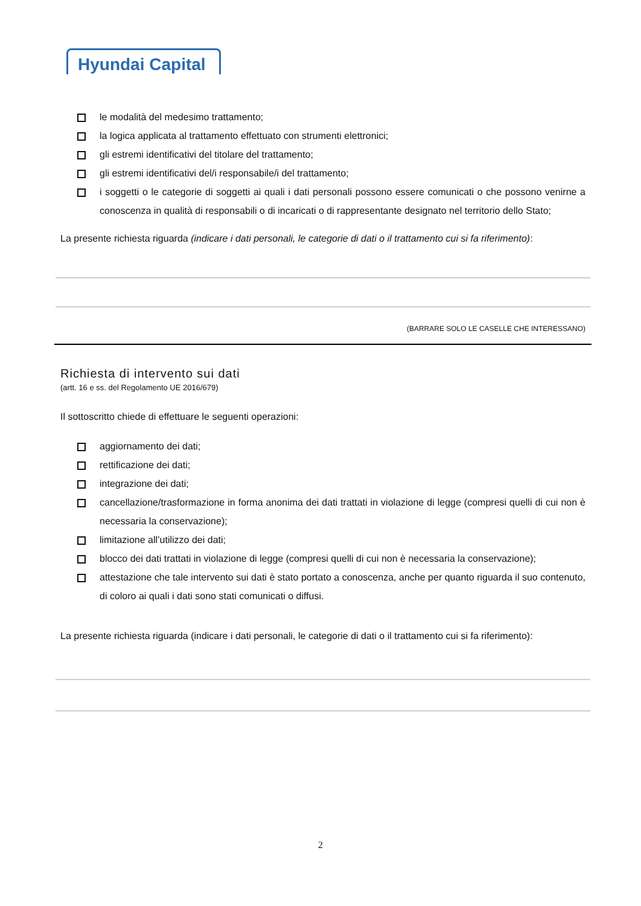Hyundai Capital
le modalità del medesimo trattamento;
la logica applicata al trattamento effettuato con strumenti elettronici;
gli estremi identificativi del titolare del trattamento;
gli estremi identificativi del/i responsabile/i del trattamento;
i soggetti o le categorie di soggetti ai quali i dati personali possono essere comunicati o che possono venirne a conoscenza in qualità di responsabili o di incaricati o di rappresentante designato nel territorio dello Stato;
La presente richiesta riguarda (indicare i dati personali, le categorie di dati o il trattamento cui si fa riferimento):
(BARRARE SOLO LE CASELLE CHE INTERESSANO)
Richiesta di intervento sui dati
(artt. 16 e ss. del Regolamento UE 2016/679)
Il sottoscritto chiede di effettuare le seguenti operazioni:
aggiornamento dei dati;
rettificazione dei dati;
integrazione dei dati;
cancellazione/trasformazione in forma anonima dei dati trattati in violazione di legge (compresi quelli di cui non è necessaria la conservazione);
limitazione all’utilizzo dei dati;
blocco dei dati trattati in violazione di legge (compresi quelli di cui non è necessaria la conservazione);
attestazione che tale intervento sui dati è stato portato a conoscenza, anche per quanto riguarda il suo contenuto, di coloro ai quali i dati sono stati comunicati o diffusi.
La presente richiesta riguarda (indicare i dati personali, le categorie di dati o il trattamento cui si fa riferimento):
2